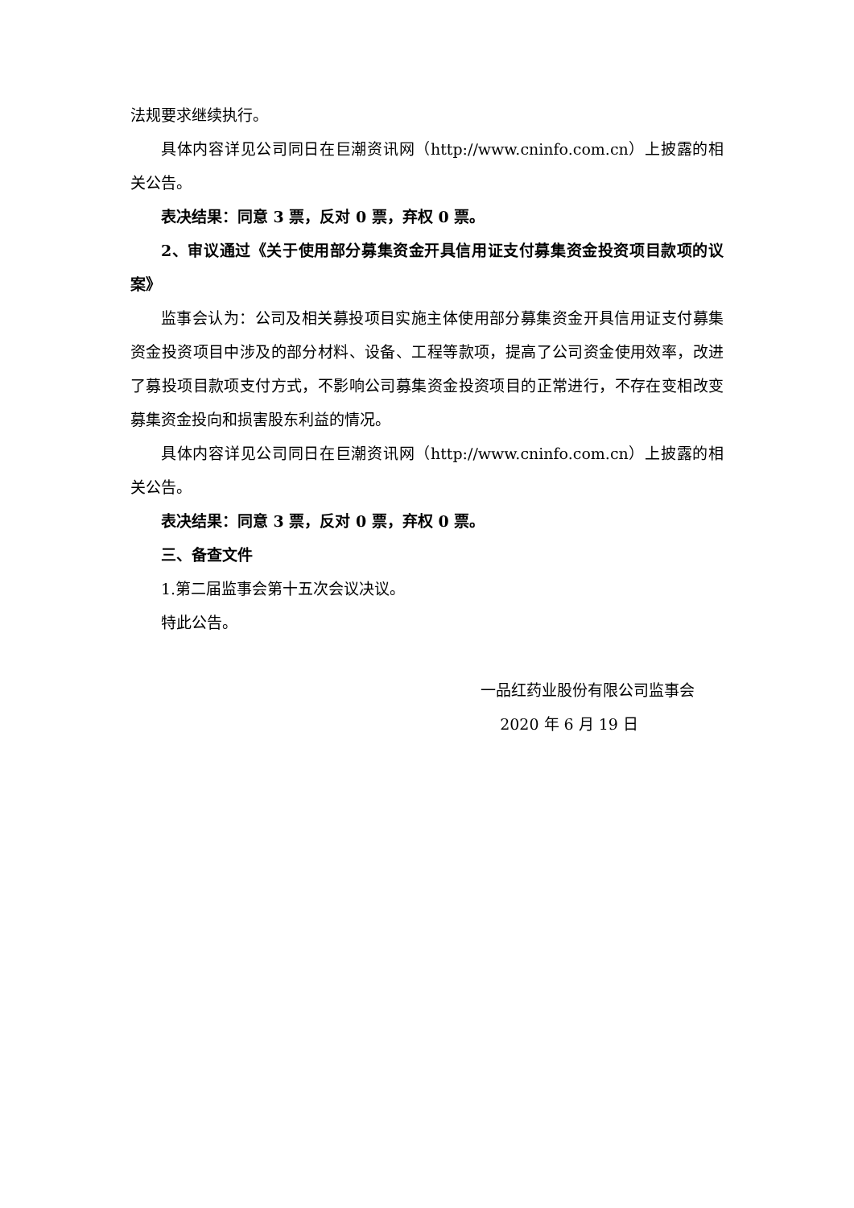法规要求继续执行。
具体内容详见公司同日在巨潮资讯网（http://www.cninfo.com.cn）上披露的相关公告。
表决结果：同意 3 票，反对 0 票，弃权 0 票。
2、审议通过《关于使用部分募集资金开具信用证支付募集资金投资项目款项的议案》
监事会认为：公司及相关募投项目实施主体使用部分募集资金开具信用证支付募集资金投资项目中涉及的部分材料、设备、工程等款项，提高了公司资金使用效率，改进了募投项目款项支付方式，不影响公司募集资金投资项目的正常进行，不存在变相改变募集资金投向和损害股东利益的情况。
具体内容详见公司同日在巨潮资讯网（http://www.cninfo.com.cn）上披露的相关公告。
表决结果：同意 3 票，反对 0 票，弃权 0 票。
三、备查文件
1.第二届监事会第十五次会议决议。
特此公告。
一品红药业股份有限公司监事会
2020 年 6 月 19 日